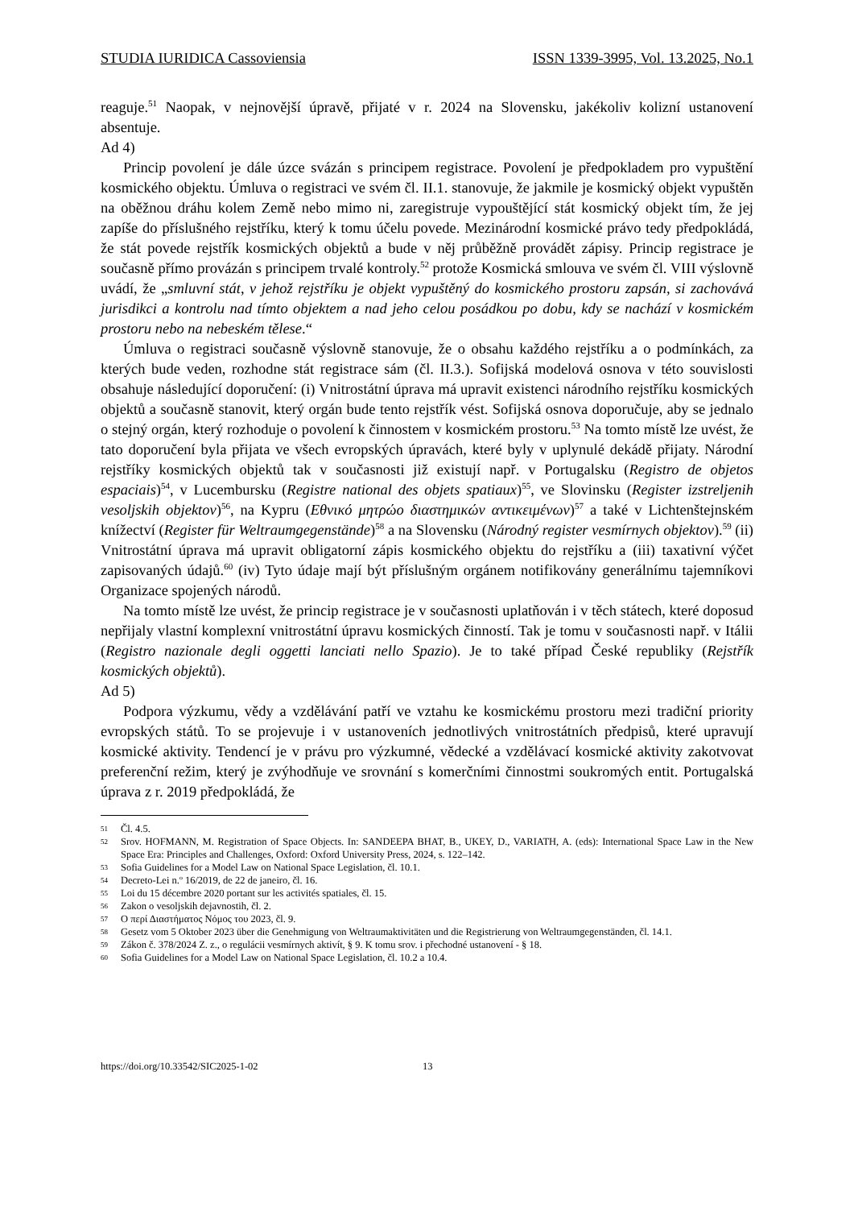STUDIA IURIDICA Cassoviensia ISSN 1339-3995, Vol. 13.2025, No.1
reaguje.<sup>51</sup> Naopak, v nejnovější úpravě, přijaté v r. 2024 na Slovensku, jakékoliv kolizní ustanovení absentuje.
Ad 4)
Princip povolení je dále úzce svázán s principem registrace. Povolení je předpokladem pro vypuštění kosmického objektu. Úmluva o registraci ve svém čl. II.1. stanovuje, že jakmile je kosmický objekt vypuštěn na oběžnou dráhu kolem Země nebo mimo ni, zaregistruje vypouštějící stát kosmický objekt tím, že jej zapíše do příslušného rejstříku, který k tomu účelu povede. Mezinárodní kosmické právo tedy předpokládá, že stát povede rejstřík kosmických objektů a bude v něj průběžně provádět zápisy. Princip registrace je současně přímo provázán s principem trvalé kontroly.<sup>52</sup> protože Kosmická smlouva ve svém čl. VIII výslovně uvádí, že „smluvní stát, v jehož rejstříku je objekt vypuštěný do kosmického prostoru zapsán, si zachovává jurisdikci a kontrolu nad tímto objektem a nad jeho celou posádkou po dobu, kdy se nachází v kosmickém prostoru nebo na nebeském tělese.“
Úmluva o registraci současně výslovně stanovuje, že o obsahu každého rejstříku a o podmínkách, za kterých bude veden, rozhodne stát registrace sám (čl. II.3.). Sofijská modelová osnova v této souvislosti obsahuje následující doporučení: (i) Vnitrostátní úprava má upravit existenci národního rejstříku kosmických objektů a současně stanovit, který orgán bude tento rejstřík vést. Sofijská osnova doporučuje, aby se jednalo o stejný orgán, který rozhoduje o povolení k činnostem v kosmickém prostoru.<sup>53</sup> Na tomto místě lze uvést, že tato doporučení byla přijata ve všech evropských úpravách, které byly v uplynulé dekádě přijaty. Národní rejstříky kosmických objektů tak v současnosti již existují např. v Portugalsku (Registro de objetos espaciais)<sup>54</sup>, v Lucembursku (Registre national des objets spatiaux)<sup>55</sup>, ve Slovinsku (Register izstreljenih vesoljskih objektov)<sup>56</sup>, na Kypru (Εθνικό μητρώο διαστημικών αντικειμένων)<sup>57</sup> a také v Lichtenštejnském knížectví (Register für Weltraumgegenstände)<sup>58</sup> a na Slovensku (Národný register vesmírnych objektov).<sup>59</sup> (ii) Vnitrostátní úprava má upravit obligatorní zápis kosmického objektu do rejstříku a (iii) taxativní výčet zapisovaných údajů.<sup>60</sup> (iv) Tyto údaje mají být příslušným orgánem notifikovány generálnímu tajemníkovi Organizace spojených národů.
Na tomto místě lze uvést, že princip registrace je v současnosti uplatňován i v těch státech, které doposud nepřijaly vlastní komplexní vnitrostátní úpravu kosmických činností. Tak je tomu v současnosti např. v Itálii (Registro nazionale degli oggetti lanciati nello Spazio). Je to také případ České republiky (Rejstřík kosmických objektů).
Ad 5)
Podpora výzkumu, vědy a vzdělávání patří ve vztahu ke kosmickému prostoru mezi tradiční priority evropských států. To se projevuje i v ustanoveních jednotlivých vnitrostátních předpisů, které upravují kosmické aktivity. Tendencí je v právu pro výzkumné, vědecké a vzdělávací kosmické aktivity zakotvovat preferenční režim, který je zvýhodňuje ve srovnání s komerčními činnostmi soukromých entit. Portugalská úprava z r. 2019 předpokládá, že
51 Čl. 4.5.
52 Srov. HOFMANN, M. Registration of Space Objects. In: SANDEEPA BHAT, B., UKEY, D., VARIATH, A. (eds): International Space Law in the New Space Era: Principles and Challenges, Oxford: Oxford University Press, 2024, s. 122–142.
53 Sofia Guidelines for a Model Law on National Space Legislation, čl. 10.1.
54 Decreto-Lei n.º 16/2019, de 22 de janeiro, čl. 16.
55 Loi du 15 décembre 2020 portant sur les activités spatiales, čl. 15.
56 Zakon o vesoljskih dejavnostih, čl. 2.
57 Ο περί Διαστήματος Νόμος του 2023, čl. 9.
58 Gesetz vom 5 Oktober 2023 über die Genehmigung von Weltraumaktivitäten und die Registrierung von Weltraumgegenständen, čl. 14.1.
59 Zákon č. 378/2024 Z. z., o regulácii vesmírnych aktivít, § 9. K tomu srov. i přechodné ustanovení - § 18.
60 Sofia Guidelines for a Model Law on National Space Legislation, čl. 10.2 a 10.4.
https://doi.org/10.33542/SIC2025-1-02 13